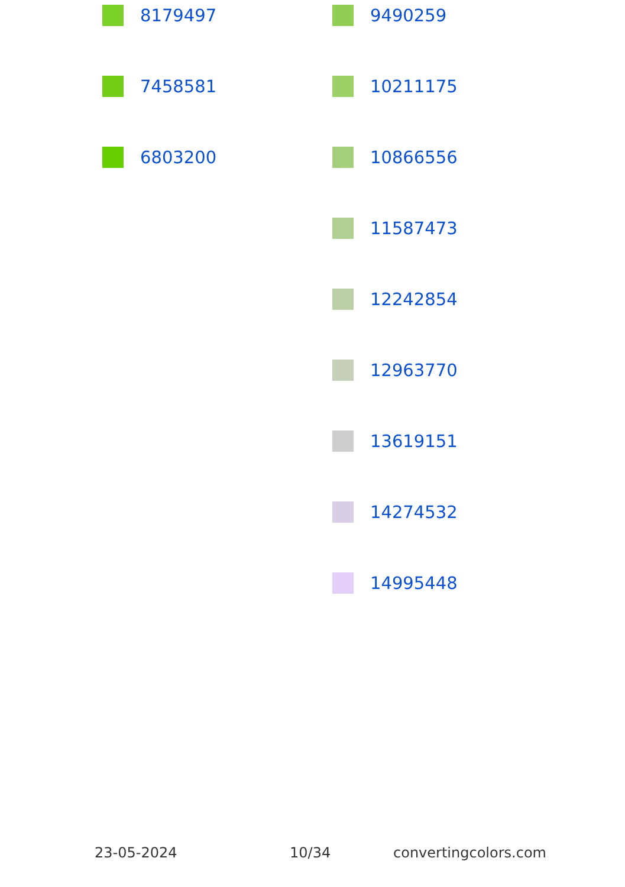8179497
7458581
6803200
9490259
10211175
10866556
11587473
12242854
12963770
13619151
14274532
14995448
23-05-2024 10/34 convertingcolors.com